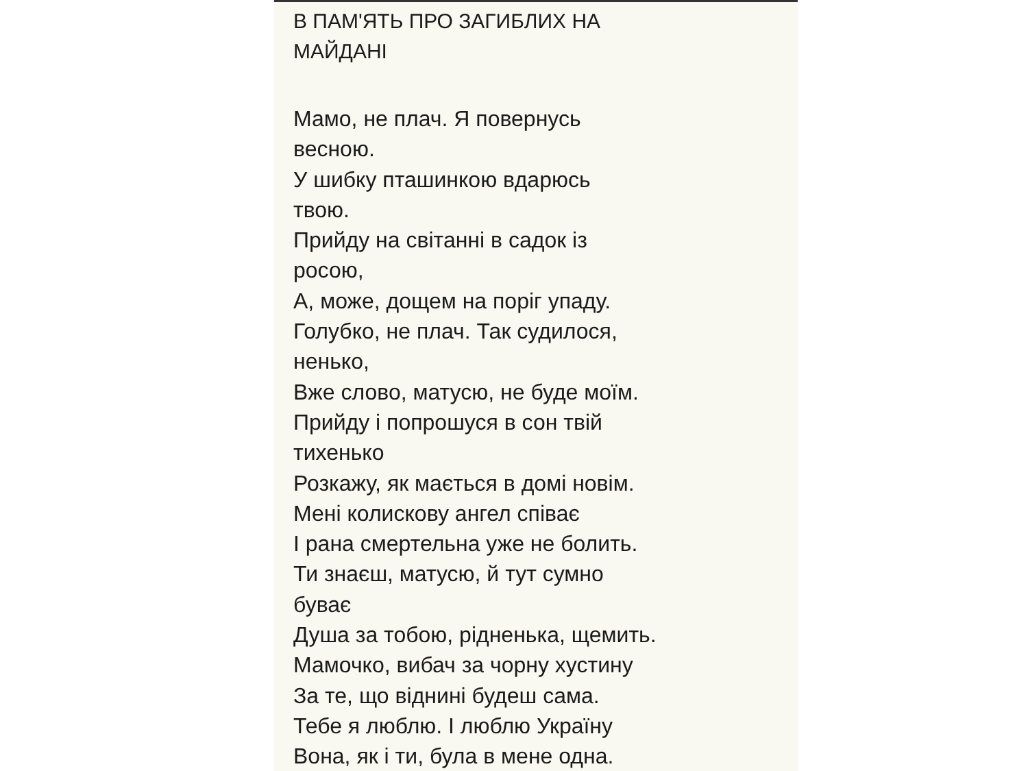В ПАМ'ЯТЬ ПРО ЗАГИБЛИХ НА
МАЙДАНІ
Мамо, не плач. Я повернусь
весною.
У шибку пташинкою вдарюсь
твою.
Прийду на світанні в садок із
росою,
А, може, дощем на поріг упаду.
Голубко, не плач. Так судилося,
ненько,
Вже слово, матусю, не буде моїм.
Прийду і попрошуся в сон твій
тихенько
Розкажу, як мається в домі новім.
Мені колискову ангел співає
І рана смертельна уже не болить.
Ти знаєш, матусю, й тут сумно
буває
Душа за тобою, рідненька, щемить.
Мамочко, вибач за чорну хустину
За те, що віднині будеш сама.
Тебе я люблю. І люблю Україну
Вона, як і ти, була в мене одна.